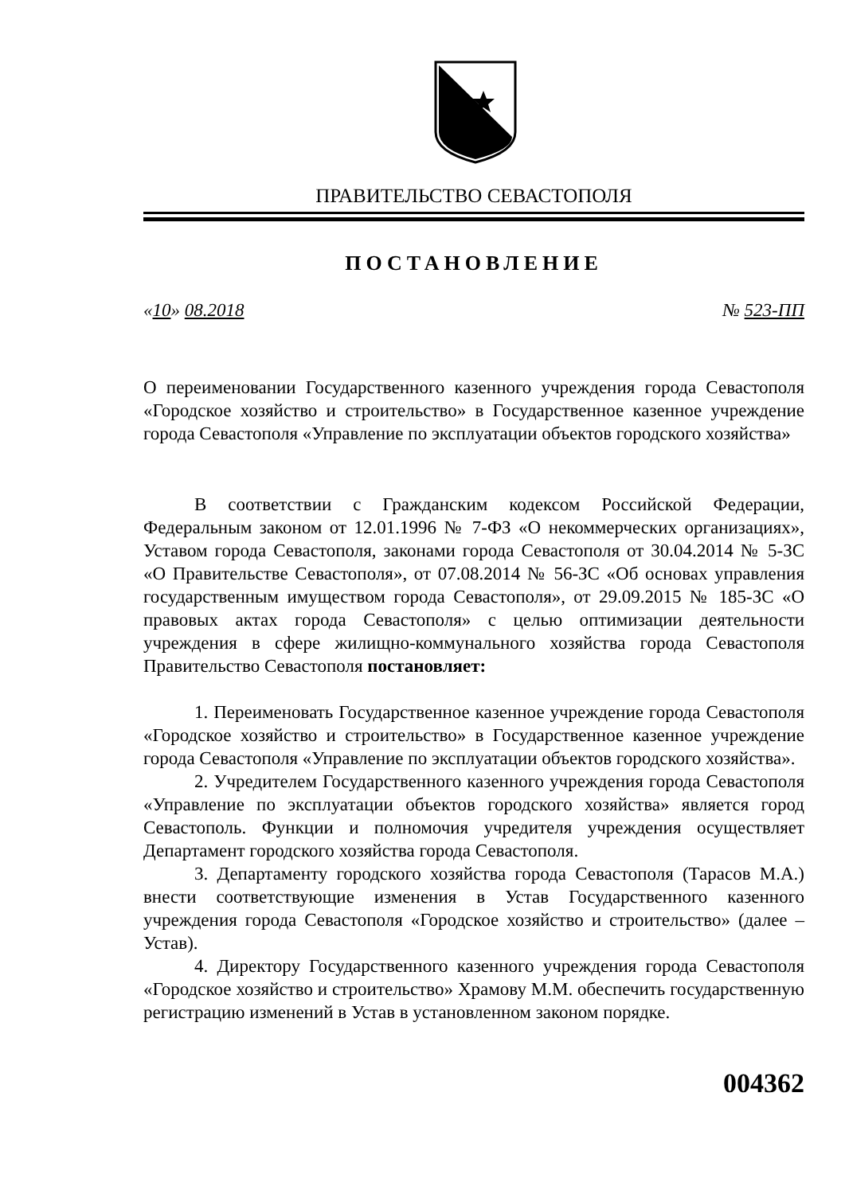ПРАВИТЕЛЬСТВО СЕВАСТОПОЛЯ
ПОСТАНОВЛЕНИЕ
«10» 08.2018 № 523-ПП
О переименовании Государственного казенного учреждения города Севастополя «Городское хозяйство и строительство» в Государственное казенное учреждение города Севастополя «Управление по эксплуатации объектов городского хозяйства»
В соответствии с Гражданским кодексом Российской Федерации, Федеральным законом от 12.01.1996 № 7-ФЗ «О некоммерческих организациях», Уставом города Севастополя, законами города Севастополя от 30.04.2014 № 5-ЗС «О Правительстве Севастополя», от 07.08.2014 № 56-ЗС «Об основах управления государственным имуществом города Севастополя», от 29.09.2015 № 185-ЗС «О правовых актах города Севастополя» с целью оптимизации деятельности учреждения в сфере жилищно-коммунального хозяйства города Севастополя Правительство Севастополя постановляет:
1. Переименовать Государственное казенное учреждение города Севастополя «Городское хозяйство и строительство» в Государственное казенное учреждение города Севастополя «Управление по эксплуатации объектов городского хозяйства».
2. Учредителем Государственного казенного учреждения города Севастополя «Управление по эксплуатации объектов городского хозяйства» является город Севастополь. Функции и полномочия учредителя учреждения осуществляет Департамент городского хозяйства города Севастополя.
3. Департаменту городского хозяйства города Севастополя (Тарасов М.А.) внести соответствующие изменения в Устав Государственного казенного учреждения города Севастополя «Городское хозяйство и строительство» (далее – Устав).
4. Директору Государственного казенного учреждения города Севастополя «Городское хозяйство и строительство» Храмову М.М. обеспечить государственную регистрацию изменений в Устав в установленном законом порядке.
004362